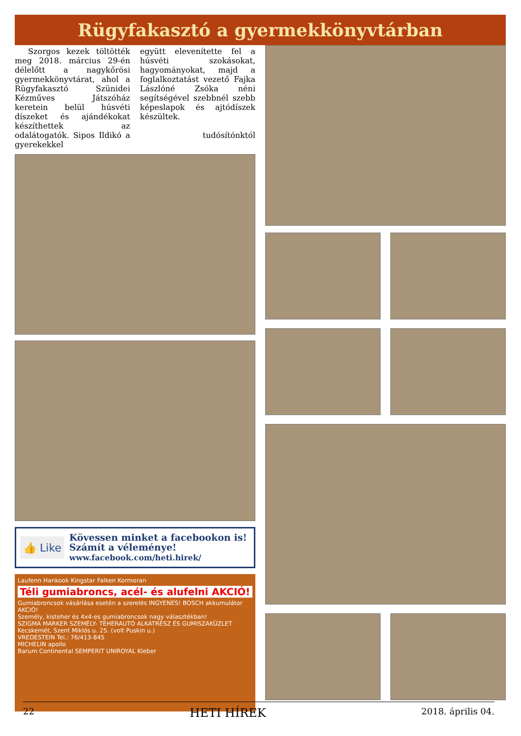Rügyfakasztó a gyermekkönyvtárban
Szorgos kezek töltötték meg 2018. március 29-én délelőtt a nagykőrösi gyermekkönyvtárat, ahol a Rügyfakasztó Szünidei Kézműves Játszóház keretein belül húsvéti díszeket és ajándékokat készíthettek az odalátogatók. Sipos Ildikó a gyerekekkel
együtt elevenítette fel a húsvéti szokásokat, hagyományokat, majd a foglalkoztatást vezető Fajka Lászlóné Zsóka néni segítségével szebbnél szebb képeslapok és ajtódíszek készültek.
tudósítónktól
👍 Like
Kövessen minket a facebookon is!
Számít a véleménye!
www.facebook.com/heti.hirek/
Laufenn Hankook Kingstar Falken Kormoran
Téli gumiabroncs, acél- és alufelni AKCIÓ!
Gumiabroncsok vásárlása esetén a szerelés INGYENES! BOSCH akkumulátor AKCIÓ!
Személy, kisteher és 4x4-es gumiabroncsok nagy választékban!
SZIGMA MARKER SZEMÉLY- TEHERAUTÓ ALKATRÉSZ ÉS GUMISZAKÜZLET Kecskemét, Szent Miklós u. 25. (volt Puskin u.)
VREDESTEIN Tel.: 76/413-845
MICHELIN apollo
Barum Continental SEMPERIT UNIROYAL Kleber
22 HETI HÍREK 2018. április 04.